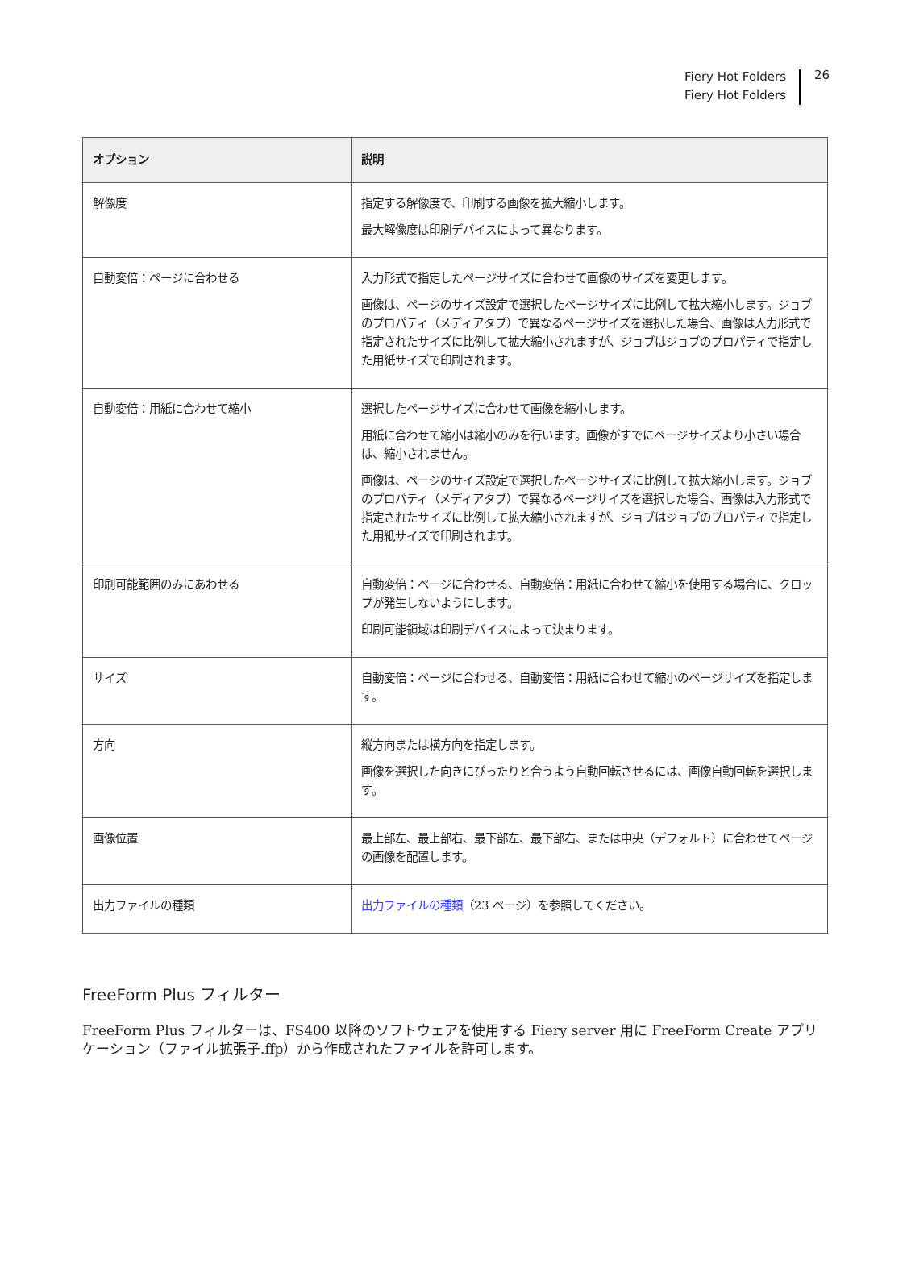Fiery Hot Folders
Fiery Hot Folders
26
| オプション | 説明 |
| --- | --- |
| 解像度 | 指定する解像度で、印刷する画像を拡大縮小します。 最大解像度は印刷デバイスによって異なります。 |
| 自動変倍：ページに合わせる | 入力形式で指定したページサイズに合わせて画像のサイズを変更します。 画像は、ページのサイズ設定で選択したページサイズに比例して拡大縮小します。ジョブのプロパティ（メディアタブ）で異なるページサイズを選択した場合、画像は入力形式で指定されたサイズに比例して拡大縮小されますが、ジョブはジョブのプロパティで指定した用紙サイズで印刷されます。 |
| 自動変倍：用紙に合わせて縮小 | 選択したページサイズに合わせて画像を縮小します。 用紙に合わせて縮小は縮小のみを行います。画像がすでにページサイズより小さい場合は、縮小されません。 画像は、ページのサイズ設定で選択したページサイズに比例して拡大縮小します。ジョブのプロパティ（メディアタブ）で異なるページサイズを選択した場合、画像は入力形式で指定されたサイズに比例して拡大縮小されますが、ジョブはジョブのプロパティで指定した用紙サイズで印刷されます。 |
| 印刷可能範囲のみにあわせる | 自動変倍：ページに合わせる、自動変倍：用紙に合わせて縮小を使用する場合に、クロップが発生しないようにします。 印刷可能領域は印刷デバイスによって決まります。 |
| サイズ | 自動変倍：ページに合わせる、自動変倍：用紙に合わせて縮小のページサイズを指定します。 |
| 方向 | 縦方向または横方向を指定します。 画像を選択した向きにぴったりと合うよう自動回転させるには、画像自動回転を選択します。 |
| 画像位置 | 最上部左、最上部右、最下部左、最下部右、または中央（デフォルト）に合わせてページの画像を配置します。 |
| 出力ファイルの種類 | 出力ファイルの種類 （23 ページ）を参照してください。 |
FreeForm Plus フィルター
FreeForm Plus フィルターは、FS400 以降のソフトウェアを使用する Fiery server 用に FreeForm Create アプリケーション（ファイル拡張子.ffp）から作成されたファイルを許可します。